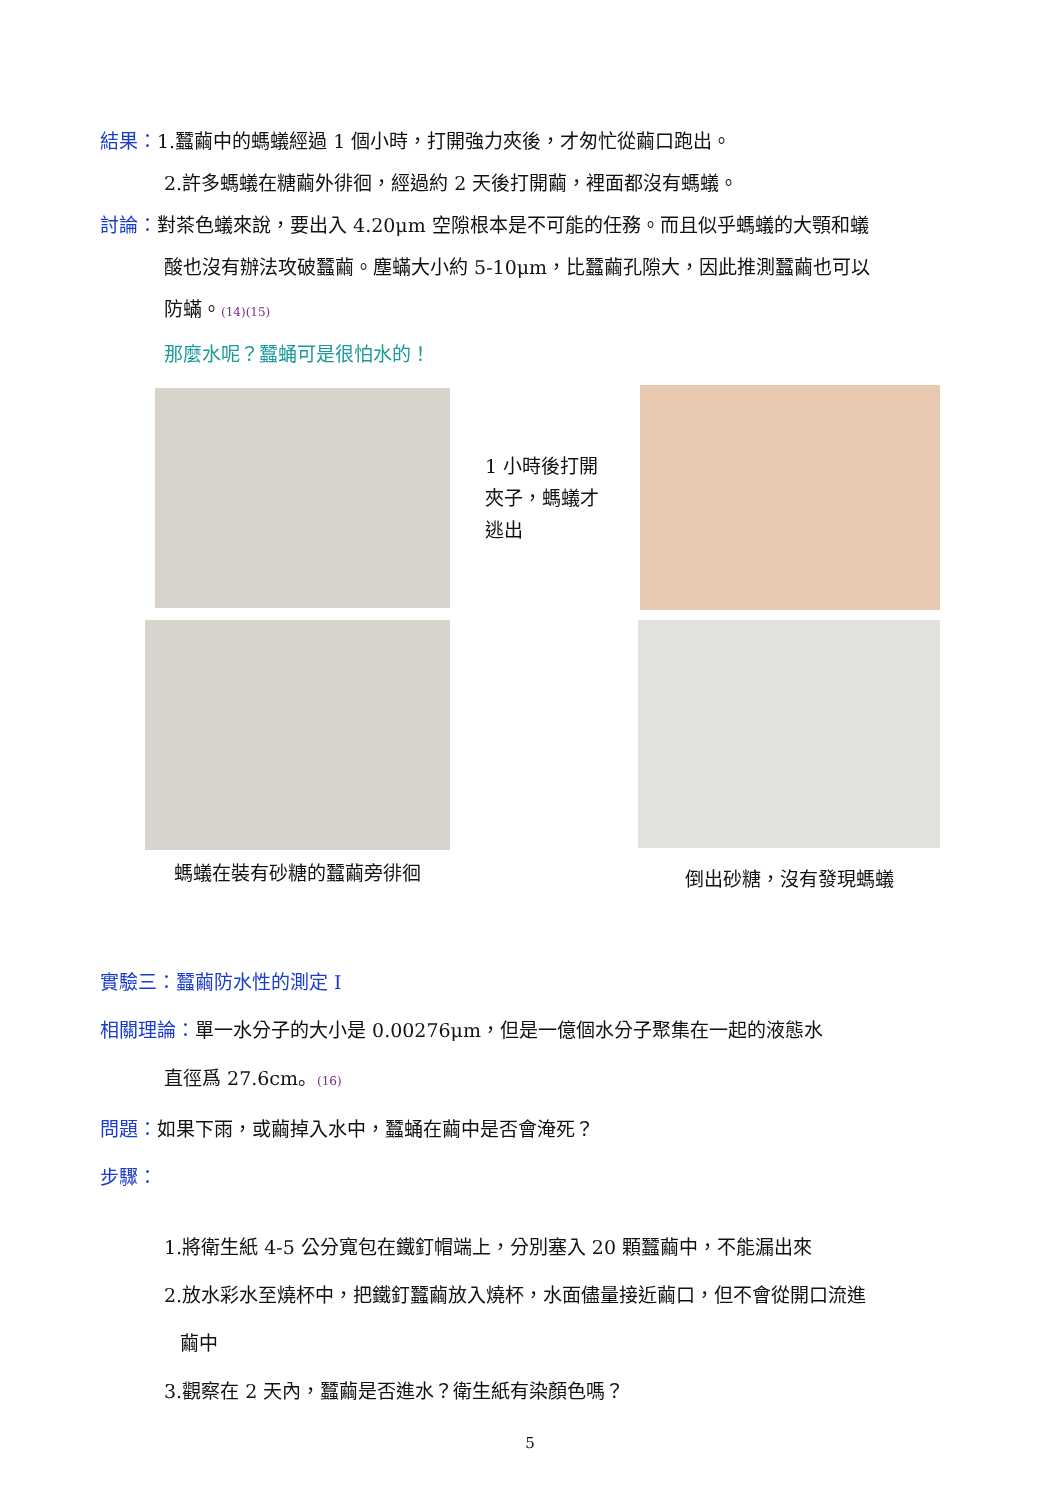結果：1.蠶繭中的螞蟻經過 1 個小時，打開強力夾後，才匆忙從繭口跑出。
2.許多螞蟻在糖繭外徘徊，經過約 2 天後打開繭，裡面都沒有螞蟻。
討論：對茶色蟻來說，要出入 4.20μm 空隙根本是不可能的任務。而且似乎螞蟻的大顎和蟻
酸也沒有辦法攻破蠶繭。塵蟎大小約 5-10μm，比蠶繭孔隙大，因此推測蠶繭也可以
防蟎。(14)(15)
那麼水呢？蠶蛹可是很怕水的！
1 小時後打開夾子，螞蟻才逃出
螞蟻在裝有砂糖的蠶繭旁徘徊
倒出砂糖，沒有發現螞蟻
實驗三：蠶繭防水性的測定 I
相關理論：單一水分子的大小是 0.00276μm，但是一億個水分子聚集在一起的液態水
直徑爲 27.6cm。(16)
問題：如果下雨，或繭掉入水中，蠶蛹在繭中是否會淹死？
步驟：
1.將衛生紙 4-5 公分寬包在鐵釘帽端上，分別塞入 20 顆蠶繭中，不能漏出來
2.放水彩水至燒杯中，把鐵釘蠶繭放入燒杯，水面儘量接近繭口，但不會從開口流進
繭中
3.觀察在 2 天內，蠶繭是否進水？衛生紙有染顏色嗎？
5